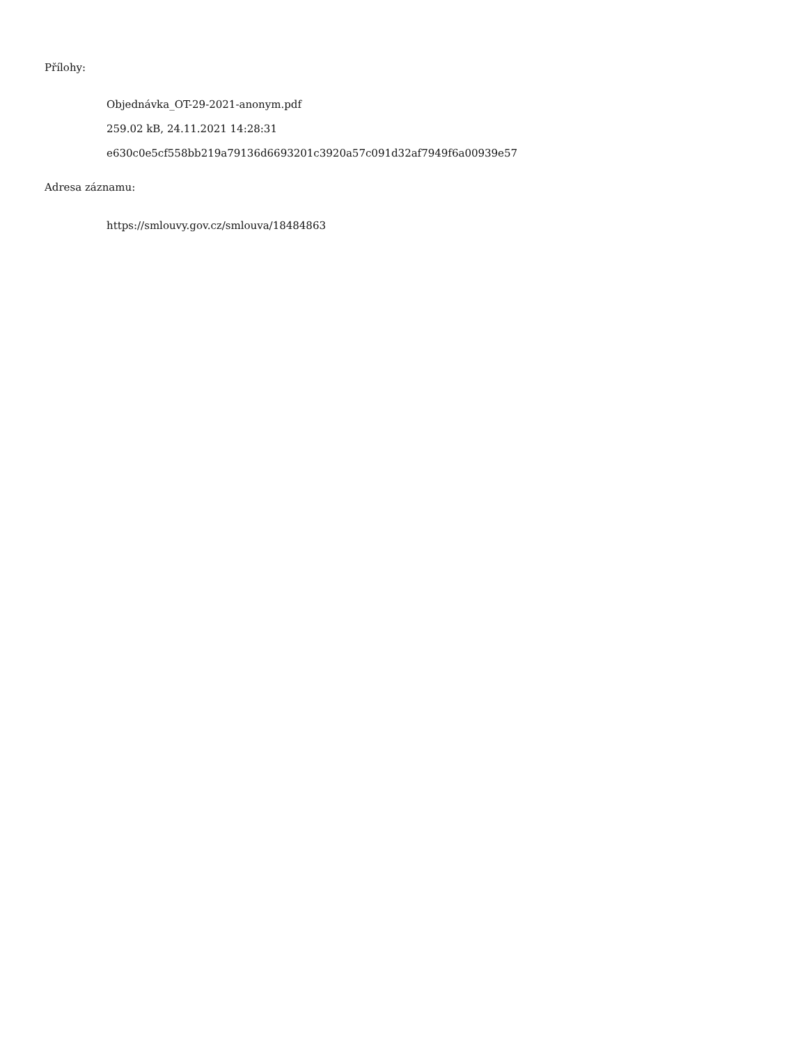Přílohy:
Objednávka_OT-29-2021-anonym.pdf
259.02 kB, 24.11.2021 14:28:31
e630c0e5cf558bb219a79136d6693201c3920a57c091d32af7949f6a00939e57
Adresa záznamu:
https://smlouvy.gov.cz/smlouva/18484863